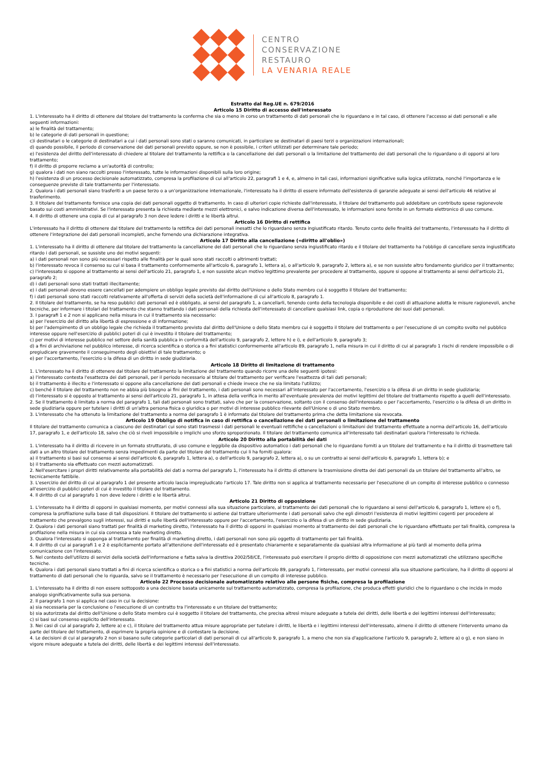CENTRO
CONSERVAZIONE
RESTAURO
LA VENARIA REALE
Estratto dal Reg.UE n. 679/2016
Articolo 15 Diritto di accesso dell'interessato
1. L'interessato ha il diritto di ottenere dal titolare del trattamento la conferma che sia o meno in corso un trattamento di dati personali che lo riguardano e in tal caso, di ottenere l'accesso ai dati personali e alle seguenti informazioni:
a) le finalità del trattamento;
b) le categorie di dati personali in questione;
c)i destinatari o le categorie di destinatari a cui i dati personali sono stati o saranno comunicati, in particolare se destinatari di paesi terzi o organizzazioni internazionali;
d) quando possibile, il periodo di conservazione dei dati personali previsto oppure, se non è possibile, i criteri utilizzati per determinare tale periodo;
e) l'esistenza del diritto dell'interessato di chiedere al titolare del trattamento la rettifica o la cancellazione dei dati personali o la limitazione del trattamento dei dati personali che lo riguardano o di opporsi al loro trattamento;
f) il diritto di proporre reclamo a un'autorità di controllo;
g) qualora i dati non siano raccolti presso l'interessato, tutte le informazioni disponibili sulla loro origine;
h) l'esistenza di un processo decisionale automatizzato, compresa la profilazione di cui all'articolo 22, paragrafi 1 e 4, e, almeno in tali casi, informazioni significative sulla logica utilizzata, nonché l'importanza e le conseguenze previste di tale trattamento per l'interessato.
2. Qualora i dati personali siano trasferiti a un paese terzo o a un'organizzazione internazionale, l'interessato ha il diritto di essere informato dell'esistenza di garanzie adeguate ai sensi dell'articolo 46 relative al trasferimento.
3. Il titolare del trattamento fornisce una copia dei dati personali oggetto di trattamento. In caso di ulteriori copie richieste dall'interessato, il titolare del trattamento può addebitare un contributo spese ragionevole basato sui costi amministrativi. Se l'interessato presenta la richiesta mediante mezzi elettronici, e salvo indicazione diversa dell'interessato, le informazioni sono fornite in un formato elettronico di uso comune.
4. Il diritto di ottenere una copia di cui al paragrafo 3 non deve ledere i diritti e le libertà altrui.
Articolo 16 Diritto di rettifica
L'interessato ha il diritto di ottenere dal titolare del trattamento la rettifica dei dati personali inesatti che lo riguardano senza ingiustificato ritardo. Tenuto conto delle finalità del trattamento, l'interessato ha il diritto di ottenere l'integrazione dei dati personali incompleti, anche fornendo una dichiarazione integrativa.
Articolo 17 Diritto alla cancellazione («diritto all'oblio»)
1. L'interessato ha il diritto di ottenere dal titolare del trattamento la cancellazione dei dati personali che lo riguardano senza ingiustificato ritardo e il titolare del trattamento ha l'obbligo di cancellare senza ingiustificato ritardo i dati personali, se sussiste uno dei motivi seguenti:
a) i dati personali non sono più necessari rispetto alle finalità per le quali sono stati raccolti o altrimenti trattati;
b) l'interessato revoca il consenso su cui si basa il trattamento conformemente all'articolo 6, paragrafo 1, lettera a), o all'articolo 9, paragrafo 2, lettera a), e se non sussiste altro fondamento giuridico per il trattamento;
c) l'interessato si oppone al trattamento ai sensi dell'articolo 21, paragrafo 1, e non sussiste alcun motivo legittimo prevalente per procedere al trattamento, oppure si oppone al trattamento ai sensi dell'articolo 21, paragrafo 2;
d) i dati personali sono stati trattati illecitamente;
e) i dati personali devono essere cancellati per adempiere un obbligo legale previsto dal diritto dell'Unione o dello Stato membro cui è soggetto il titolare del trattamento;
f) i dati personali sono stati raccolti relativamente all'offerta di servizi della società dell'informazione di cui all'articolo 8, paragrafo 1.
2. Il titolare del trattamento, se ha reso pubblici dati personali ed è obbligato, ai sensi del paragrafo 1, a cancellarli, tenendo conto della tecnologia disponibile e dei costi di attuazione adotta le misure ragionevoli, anche tecniche, per informare i titolari del trattamento che stanno trattando i dati personali della richiesta dell'interessato di cancellare qualsiasi link, copia o riproduzione dei suoi dati personali.
3. I paragrafi 1 e 2 non si applicano nella misura in cui il trattamento sia necessario:
a) per l'esercizio del diritto alla libertà di espressione e di informazione;
b) per l'adempimento di un obbligo legale che richieda il trattamento previsto dal diritto dell'Unione o dello Stato membro cui è soggetto il titolare del trattamento o per l'esecuzione di un compito svolto nel pubblico interesse oppure nell'esercizio di pubblici poteri di cui è investito il titolare del trattamento;
c) per motivi di interesse pubblico nel settore della sanità pubblica in conformità dell'articolo 9, paragrafo 2, lettere h) e i), e dell'articolo 9, paragrafo 3;
d) a fini di archiviazione nel pubblico interesse, di ricerca scientifica o storica o a fini statistici conformemente all'articolo 89, paragrafo 1, nella misura in cui il diritto di cui al paragrafo 1 rischi di rendere impossibile o di pregiudicare gravemente il conseguimento degli obiettivi di tale trattamento; o
e) per l'accertamento, l'esercizio o la difesa di un diritto in sede giudiziaria.
Articolo 18 Diritto di limitazione di trattamento
1. L'interessato ha il diritto di ottenere dal titolare del trattamento la limitazione del trattamento quando ricorre una delle seguenti ipotesi:
a) l'interessato contesta l'esattezza dei dati personali, per il periodo necessario al titolare del trattamento per verificare l'esattezza di tali dati personali;
b) il trattamento è illecito e l'interessato si oppone alla cancellazione dei dati personali e chiede invece che ne sia limitato l'utilizzo;
c) benché il titolare del trattamento non ne abbia più bisogno ai fini del trattamento, i dati personali sono necessari all'interessato per l'accertamento, l'esercizio o la difesa di un diritto in sede giudiziaria;
d) l'interessato si è opposto al trattamento ai sensi dell'articolo 21, paragrafo 1, in attesa della verifica in merito all'eventuale prevalenza dei motivi legittimi del titolare del trattamento rispetto a quelli dell'interessato.
2. Se il trattamento è limitato a norma del paragrafo 1, tali dati personali sono trattati, salvo che per la conservazione, soltanto con il consenso dell'interessato o per l'accertamento, l'esercizio o la difesa di un diritto in sede giudiziaria oppure per tutelare i diritti di un'altra persona fisica o giuridica o per motivi di interesse pubblico rilevante dell'Unione o di uno Stato membro.
3. L'interessato che ha ottenuto la limitazione del trattamento a norma del paragrafo 1 è informato dal titolare del trattamento prima che detta limitazione sia revocata.
Articolo 19 Obbligo di notifica in caso di rettifica o cancellazione dei dati personali o limitazione del trattamento
Il titolare del trattamento comunica a ciascuno dei destinatari cui sono stati trasmessi i dati personali le eventuali rettifiche o cancellazioni o limitazioni del trattamento effettuate a norma dell'articolo 16, dell'articolo 17, paragrafo 1, e dell'articolo 18, salvo che ciò si riveli impossibile o implichi uno sforzo sproporzionato. Il titolare del trattamento comunica all'interessato tali destinatari qualora l'interessato lo richieda.
Articolo 20 Diritto alla portabilità dei dati
1. L'interessato ha il diritto di ricevere in un formato strutturato, di uso comune e leggibile da dispositivo automatico i dati personali che lo riguardano forniti a un titolare del trattamento e ha il diritto di trasmettere tali dati a un altro titolare del trattamento senza impedimenti da parte del titolare del trattamento cui li ha forniti qualora:
a) il trattamento si basi sul consenso ai sensi dell'articolo 6, paragrafo 1, lettera a), o dell'articolo 9, paragrafo 2, lettera a), o su un contratto ai sensi dell'articolo 6, paragrafo 1, lettera b); e
b) il trattamento sia effettuato con mezzi automatizzati.
2. Nell'esercitare i propri diritti relativamente alla portabilità dei dati a norma del paragrafo 1, l'interessato ha il diritto di ottenere la trasmissione diretta dei dati personali da un titolare del trattamento all'altro, se tecnicamente fattibile.
3. L'esercizio del diritto di cui al paragrafo 1 del presente articolo lascia impregiudicato l'articolo 17. Tale diritto non si applica al trattamento necessario per l'esecuzione di un compito di interesse pubblico o connesso all'esercizio di pubblici poteri di cui è investito il titolare del trattamento.
4. Il diritto di cui al paragrafo 1 non deve ledere i diritti e le libertà altrui.
Articolo 21 Diritto di opposizione
1. L'interessato ha il diritto di opporsi in qualsiasi momento, per motivi connessi alla sua situazione particolare, al trattamento dei dati personali che lo riguardano ai sensi dell'articolo 6, paragrafo 1, lettere e) o f), compresa la profilazione sulla base di tali disposizioni. Il titolare del trattamento si astiene dal trattare ulteriormente i dati personali salvo che egli dimostri l'esistenza di motivi legittimi cogenti per procedere al trattamento che prevalgono sugli interessi, sui diritti e sulle libertà dell'interessato oppure per l'accertamento, l'esercizio o la difesa di un diritto in sede giudiziaria.
2. Qualora i dati personali siano trattati per finalità di marketing diretto, l'interessato ha il diritto di opporsi in qualsiasi momento al trattamento dei dati personali che lo riguardano effettuato per tali finalità, compresa la profilazione nella misura in cui sia connessa a tale marketing diretto.
3. Qualora l'interessato si opponga al trattamento per finalità di marketing diretto, i dati personali non sono più oggetto di trattamento per tali finalità.
4. Il diritto di cui ai paragrafi 1 e 2 è esplicitamente portato all'attenzione dell'interessato ed è presentato chiaramente e separatamente da qualsiasi altra informazione al più tardi al momento della prima comunicazione con l'interessato.
5. Nel contesto dell'utilizzo di servizi della società dell'informazione e fatta salva la direttiva 2002/58/CE, l'interessato può esercitare il proprio diritto di opposizione con mezzi automatizzati che utilizzano specifiche tecniche.
6. Qualora i dati personali siano trattati a fini di ricerca scientifica o storica o a fini statistici a norma dell'articolo 89, paragrafo 1, l'interessato, per motivi connessi alla sua situazione particolare, ha il diritto di opporsi al trattamento di dati personali che lo riguarda, salvo se il trattamento è necessario per l'esecuzione di un compito di interesse pubblico.
Articolo 22 Processo decisionale automatizzato relativo alle persone fisiche, compresa la profilazione
1. L'interessato ha il diritto di non essere sottoposto a una decisione basata unicamente sul trattamento automatizzato, compresa la profilazione, che produca effetti giuridici che lo riguardano o che incida in modo analogo significativamente sulla sua persona.
2. Il paragrafo 1 non si applica nel caso in cui la decisione:
a) sia necessaria per la conclusione o l'esecuzione di un contratto tra l'interessato e un titolare del trattamento;
b) sia autorizzata dal diritto dell'Unione o dello Stato membro cui è soggetto il titolare del trattamento, che precisa altresì misure adeguate a tutela dei diritti, delle libertà e dei legittimi interessi dell'interessato;
c) si basi sul consenso esplicito dell'interessato.
3. Nei casi di cui al paragrafo 2, lettere a) e c), il titolare del trattamento attua misure appropriate per tutelare i diritti, le libertà e i legittimi interessi dell'interessato, almeno il diritto di ottenere l'intervento umano da parte del titolare del trattamento, di esprimere la propria opinione e di contestare la decisione.
4. Le decisioni di cui al paragrafo 2 non si basano sulle categorie particolari di dati personali di cui all'articolo 9, paragrafo 1, a meno che non sia d'applicazione l'articolo 9, paragrafo 2, lettere a) o g), e non siano in vigore misure adeguate a tutela dei diritti, delle libertà e dei legittimi interessi dell'interessato.